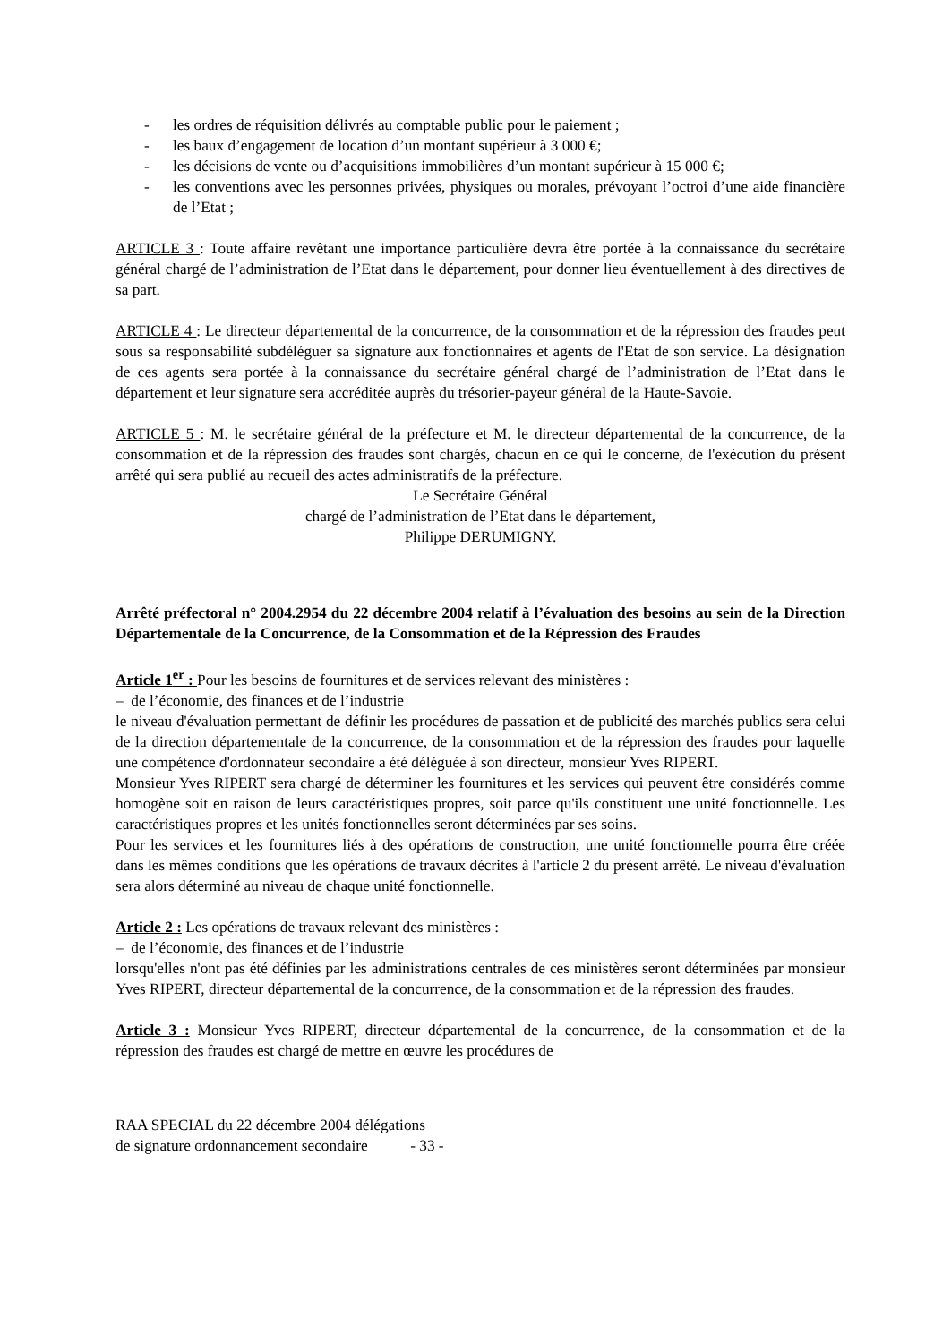- les ordres de réquisition délivrés au comptable public pour le paiement ;
- les baux d’engagement de location d’un montant supérieur à 3 000 €;
- les décisions de vente ou d’acquisitions immobilières d’un montant supérieur à 15 000 €;
- les conventions avec les personnes privées, physiques ou morales, prévoyant l’octroi d’une aide financière de l’Etat ;
ARTICLE 3 : Toute affaire revêtant une importance particulière devra être portée à la connaissance du secrétaire général chargé de l’administration de l’Etat dans le département, pour donner lieu éventuellement à des directives de sa part.
ARTICLE 4 : Le directeur départemental de la concurrence, de la consommation et de la répression des fraudes peut sous sa responsabilité subdéléguer sa signature aux fonctionnaires et agents de l'Etat de son service. La désignation de ces agents sera portée à la connaissance du secrétaire général chargé de l’administration de l’Etat dans le département et leur signature sera accréditée auprès du trésorier-payeur général de la Haute-Savoie.
ARTICLE 5 : M. le secrétaire général de la préfecture et M. le directeur départemental de la concurrence, de la consommation et de la répression des fraudes sont chargés, chacun en ce qui le concerne, de l'exécution du présent arrêté qui sera publié au recueil des actes administratifs de la préfecture.
Le Secrétaire Général
chargé de l’administration de l’Etat dans le département,
Philippe DERUMIGNY.
Arrêté préfectoral n° 2004.2954 du 22 décembre 2004 relatif à l’évaluation des besoins au sein de la Direction Départementale de la Concurrence, de la Consommation et de la Répression des Fraudes
Article 1<sup>er</sup> : Pour les besoins de fournitures et de services relevant des ministères :
– de l’économie, des finances et de l’industrie
le niveau d'évaluation permettant de définir les procédures de passation et de publicité des marchés publics sera celui de la direction départementale de la concurrence, de la consommation et de la répression des fraudes pour laquelle une compétence d'ordonnateur secondaire a été déléguée à son directeur, monsieur Yves RIPERT.
Monsieur Yves RIPERT sera chargé de déterminer les fournitures et les services qui peuvent être considérés comme homogène soit en raison de leurs caractéristiques propres, soit parce qu'ils constituent une unité fonctionnelle. Les caractéristiques propres et les unités fonctionnelles seront déterminées par ses soins.
Pour les services et les fournitures liés à des opérations de construction, une unité fonctionnelle pourra être créée dans les mêmes conditions que les opérations de travaux décrites à l'article 2 du présent arrêté. Le niveau d'évaluation sera alors déterminé au niveau de chaque unité fonctionnelle.
Article 2 : Les opérations de travaux relevant des ministères :
– de l’économie, des finances et de l’industrie
lorsqu'elles n'ont pas été définies par les administrations centrales de ces ministères seront déterminées par monsieur Yves RIPERT, directeur départemental de la concurrence, de la consommation et de la répression des fraudes.
Article 3 : Monsieur Yves RIPERT, directeur départemental de la concurrence, de la consommation et de la répression des fraudes est chargé de mettre en œuvre les procédures de
RAA SPECIAL du 22 décembre 2004 délégations
de signature ordonnancement secondaire - 33 -